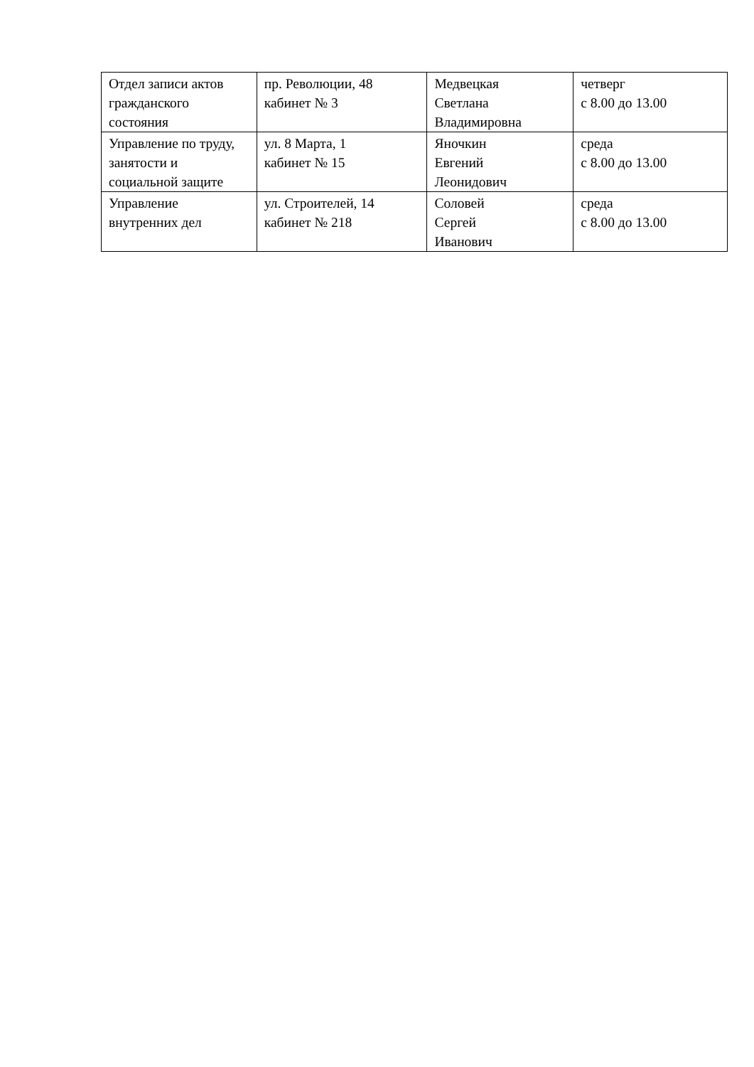| Отдел записи актов гражданского состояния | пр. Революции, 48 кабинет № 3 | Медвецкая Светлана Владимировна | четверг с 8.00 до 13.00 |
| Управление по труду, занятости и социальной защите | ул. 8 Марта, 1 кабинет № 15 | Яночкин Евгений Леонидович | среда с 8.00 до 13.00 |
| Управление внутренних дел | ул. Строителей, 14 кабинет № 218 | Соловей Сергей Иванович | среда с 8.00 до 13.00 |